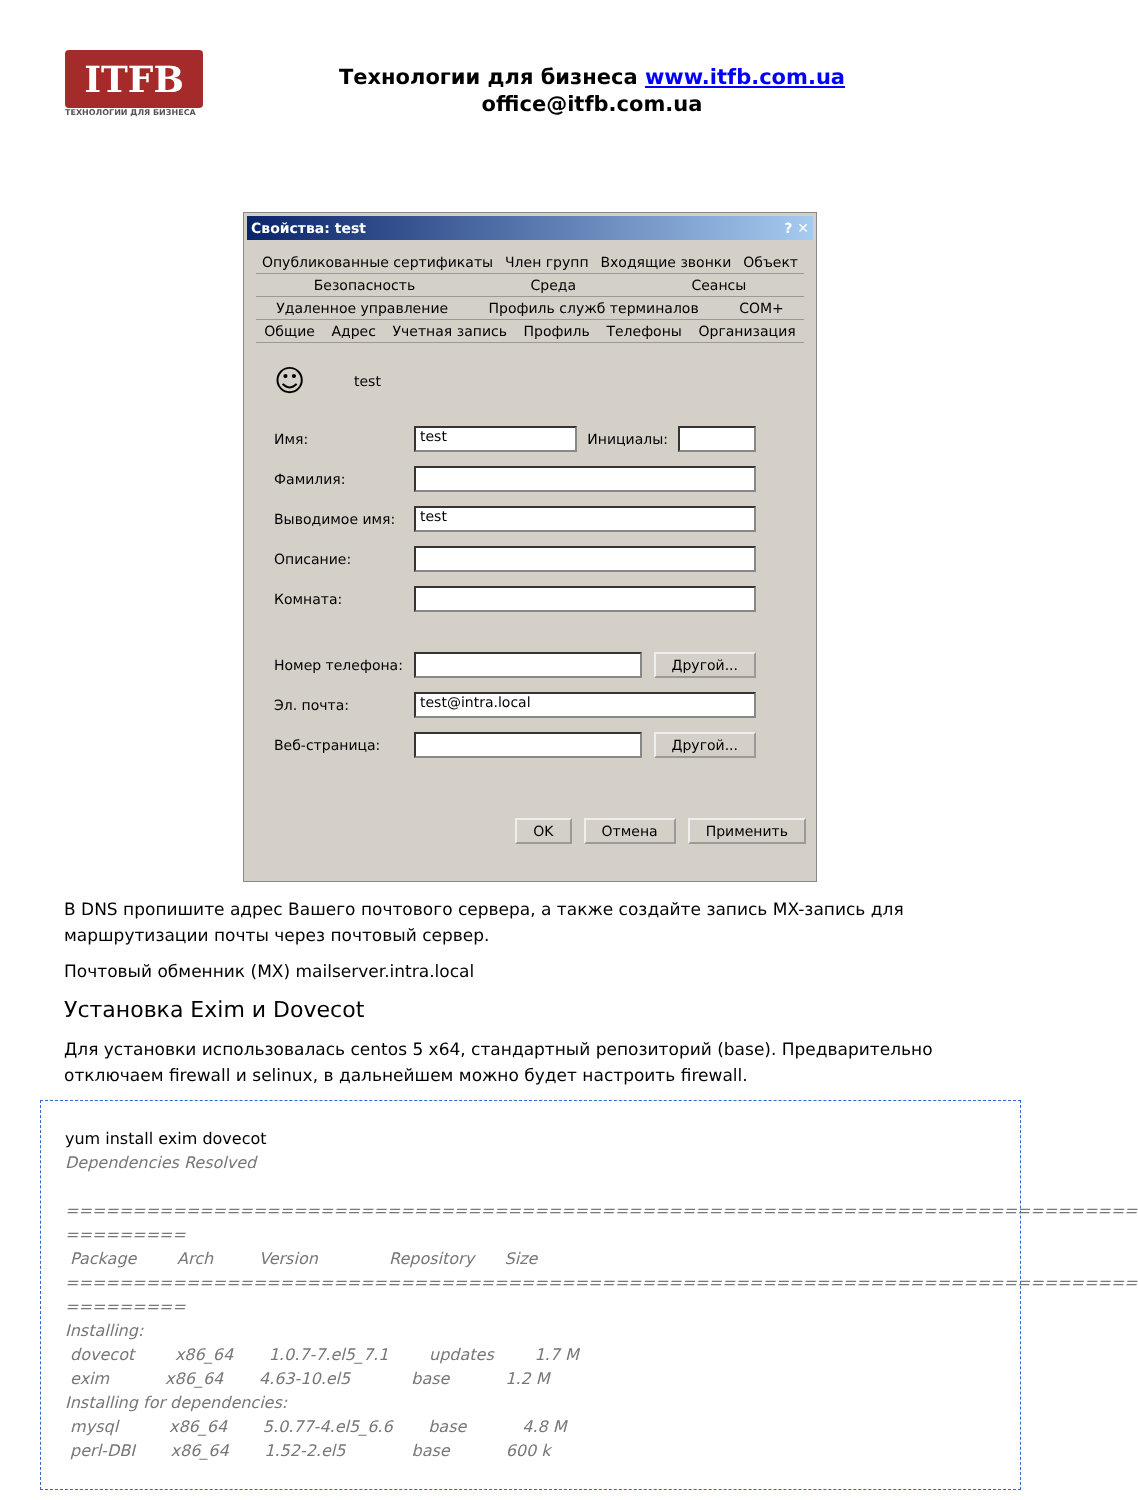ITFB
ТЕХНОЛОГИИ ДЛЯ БИЗНЕСА
Технологии для бизнеса www.itfb.com.ua
office@itfb.com.ua
Свойства: test? ✕
Опубликованные сертификаты Член групп Входящие звонки Объект
Безопасность Среда Сеансы
Удаленное управление Профиль служб терминалов COM+
Общие Адрес Учетная запись Профиль Телефоны Организация
☺ test
Имя:
test
Инициалы:
Фамилия:
Выводимое имя:
test
Описание:
Комната:
Номер телефона:
Другой...
Эл. почта:
test@intra.local
Веб-страница:
Другой...
OK Отмена Применить
В DNS пропишите адрес Вашего почтового сервера, а также создайте запись MX-запись для маршрутизации почты через почтовый сервер.
Почтовый обменник (MX) mailserver.intra.local
Установка Exim и Dovecot
Для установки использовалась centos 5 x64, стандартный репозиторий (base). Предварительно отключаем firewall и selinux, в дальнейшем можно будет настроить firewall.
yum install exim dovecot
Dependencies Resolved ================================================================================ ========= Package Arch Version Repository Size ================================================================================ ========= Installing: dovecot x86_64 1.0.7-7.el5_7.1 updates 1.7 M exim x86_64 4.63-10.el5 base 1.2 M Installing for dependencies: mysql x86_64 5.0.77-4.el5_6.6 base 4.8 M perl-DBI x86_64 1.52-2.el5 base 600 k